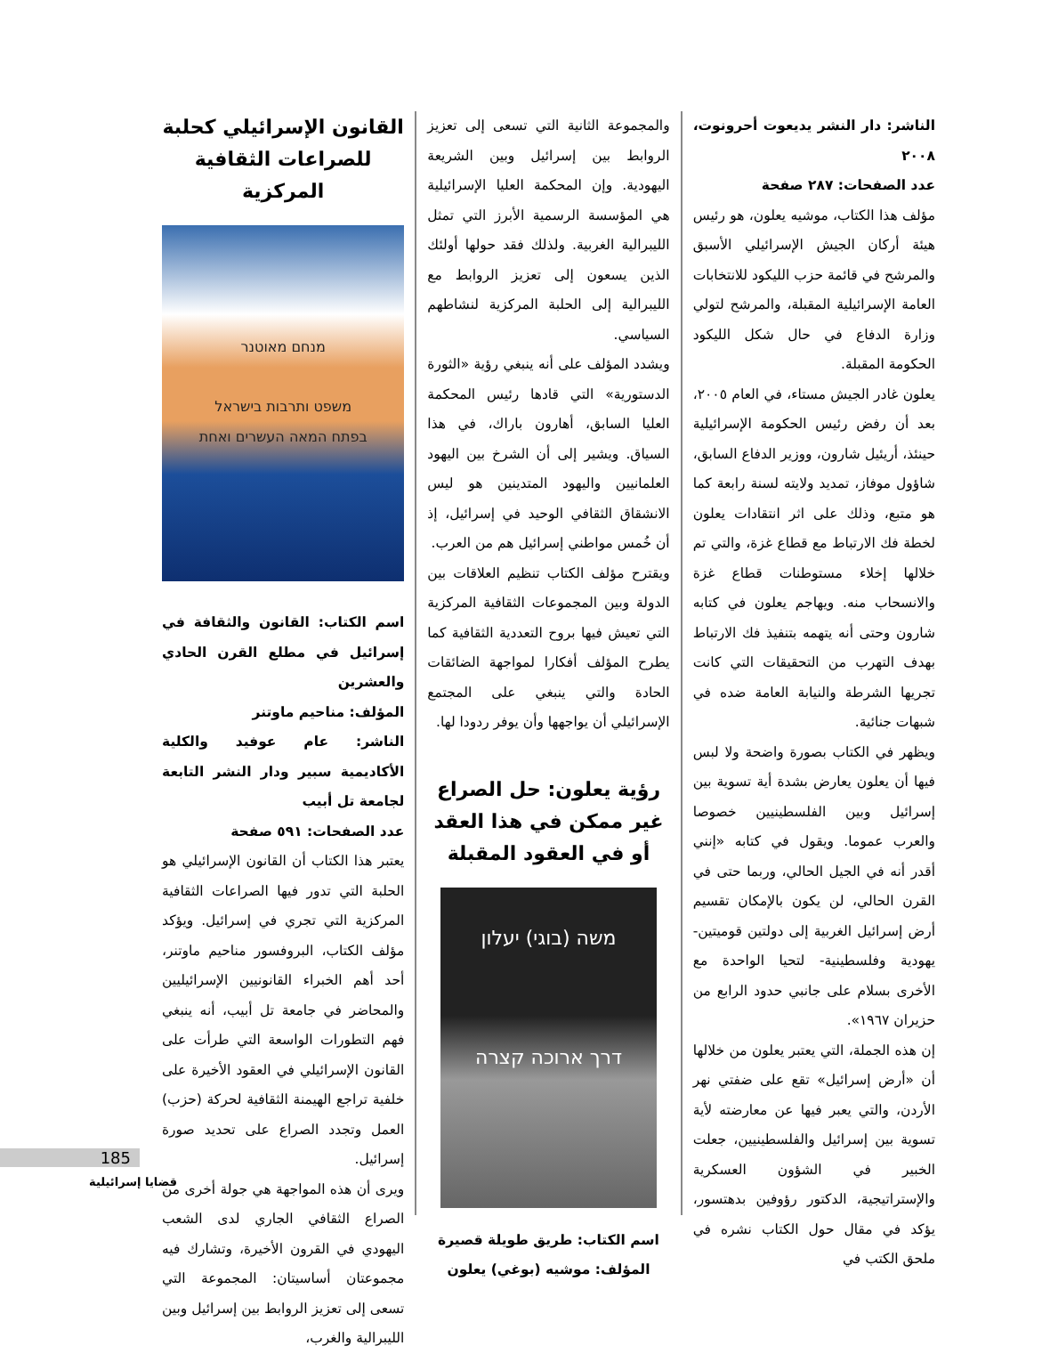القانون الإسرائيلي كحلبة للصراعات الثقافية المركزية
מנחם מאוטנר
משפט ותרבות בישראל
בפתח המאה העשרים ואחת
اسم الكتاب: القانون والثقافة في إسرائيل في مطلع القرن الحادي والعشرين
المؤلف: مناحيم ماوتنر
الناشر: عام عوفيد والكلية الأكاديمية سبير ودار النشر التابعة لجامعة تل أبيب
عدد الصفحات: ٥٩١ صفحة
يعتبر هذا الكتاب أن القانون الإسرائيلي هو الحلبة التي تدور فيها الصراعات الثقافية المركزية التي تجري في إسرائيل. ويؤكد مؤلف الكتاب، البروفسور مناحيم ماوتنر، أحد أهم الخبراء القانونيين الإسرائيليين والمحاضر في جامعة تل أبيب، أنه ينبغي فهم التطورات الواسعة التي طرأت على القانون الإسرائيلي في العقود الأخيرة على خلفية تراجع الهيمنة الثقافية لحركة (حزب) العمل وتجدد الصراع على تحديد صورة إسرائيل.
ويرى أن هذه المواجهة هي جولة أخرى من الصراع الثقافي الجاري لدى الشعب اليهودي في القرون الأخيرة، وتشارك فيه مجموعتان أساسيتان: المجموعة التي تسعى إلى تعزيز الروابط بين إسرائيل وبين الليبرالية والغرب،
والمجموعة الثانية التي تسعى إلى تعزيز الروابط بين إسرائيل وبين الشريعة اليهودية. وإن المحكمة العليا الإسرائيلية هي المؤسسة الرسمية الأبرز التي تمثل الليبرالية الغربية. ولذلك فقد حولها أولئك الذين يسعون إلى تعزيز الروابط مع الليبرالية إلى الحلبة المركزية لنشاطهم السياسي.
ويشدد المؤلف على أنه ينبغي رؤية «الثورة الدستورية» التي قادها رئيس المحكمة العليا السابق، أهارون باراك، في هذا السياق. ويشير إلى أن الشرخ بين اليهود العلمانيين واليهود المتدينين هو ليس الانشقاق الثقافي الوحيد في إسرائيل، إذ أن خُمس مواطني إسرائيل هم من العرب.
ويقترح مؤلف الكتاب تنظيم العلاقات بين الدولة وبين المجموعات الثقافية المركزية التي تعيش فيها بروح التعددية الثقافية كما يطرح المؤلف أفكارا لمواجهة الضائقات الحادة والتي ينبغي على المجتمع الإسرائيلي أن يواجهها وأن يوفر ردودا لها.
رؤية يعلون: حل الصراع غير ممكن في هذا العقد أو في العقود المقبلة
משה (בוגי) יעלון
דרך ארוכה קצרה
اسم الكتاب: طريق طويلة قصيرة
المؤلف: موشيه (بوغي) يعلون
الناشر: دار النشر يديعوت أحرونوت، ٢٠٠٨
عدد الصفحات: ٢٨٧ صفحة
مؤلف هذا الكتاب، موشيه يعلون، هو رئيس هيئة أركان الجيش الإسرائيلي الأسبق والمرشح في قائمة حزب الليكود للانتخابات العامة الإسرائيلية المقبلة، والمرشح لتولي وزارة الدفاع في حال شكل الليكود الحكومة المقبلة.
يعلون غادر الجيش مستاء، في العام ٢٠٠٥، بعد أن رفض رئيس الحكومة الإسرائيلية حينئذ، أريئيل شارون، ووزير الدفاع السابق، شاؤول موفاز، تمديد ولايته لسنة رابعة كما هو متبع، وذلك على اثر انتقادات يعلون لخطة فك الارتباط مع قطاع غزة، والتي تم خلالها إخلاء مستوطنات قطاع غزة والانسحاب منه. ويهاجم يعلون في كتابه شارون وحتى أنه يتهمه بتنفيذ فك الارتباط بهدف التهرب من التحقيقات التي كانت تجريها الشرطة والنيابة العامة ضده في شبهات جنائية.
ويظهر في الكتاب بصورة واضحة ولا لبس فيها أن يعلون يعارض بشدة أية تسوية بين إسرائيل وبين الفلسطينيين خصوصا والعرب عموما. ويقول في كتابه «إنني أقدر أنه في الجيل الحالي، وربما حتى في القرن الحالي، لن يكون بالإمكان تقسيم أرض إسرائيل الغربية إلى دولتين قوميتين- يهودية وفلسطينية- لتحيا الواحدة مع الأخرى بسلام على جانبي حدود الرابع من حزيران ١٩٦٧».
إن هذه الجملة، التي يعتبر يعلون من خلالها أن «أرض إسرائيل» تقع على ضفتي نهر الأردن، والتي يعبر فيها عن معارضته لأية تسوية بين إسرائيل والفلسطينيين، جعلت الخبير في الشؤون العسكرية والإستراتيجية، الدكتور رؤوفين بدهتسور، يؤكد في مقال حول الكتاب نشره في ملحق الكتب في
185
قضايا إسرائيلية